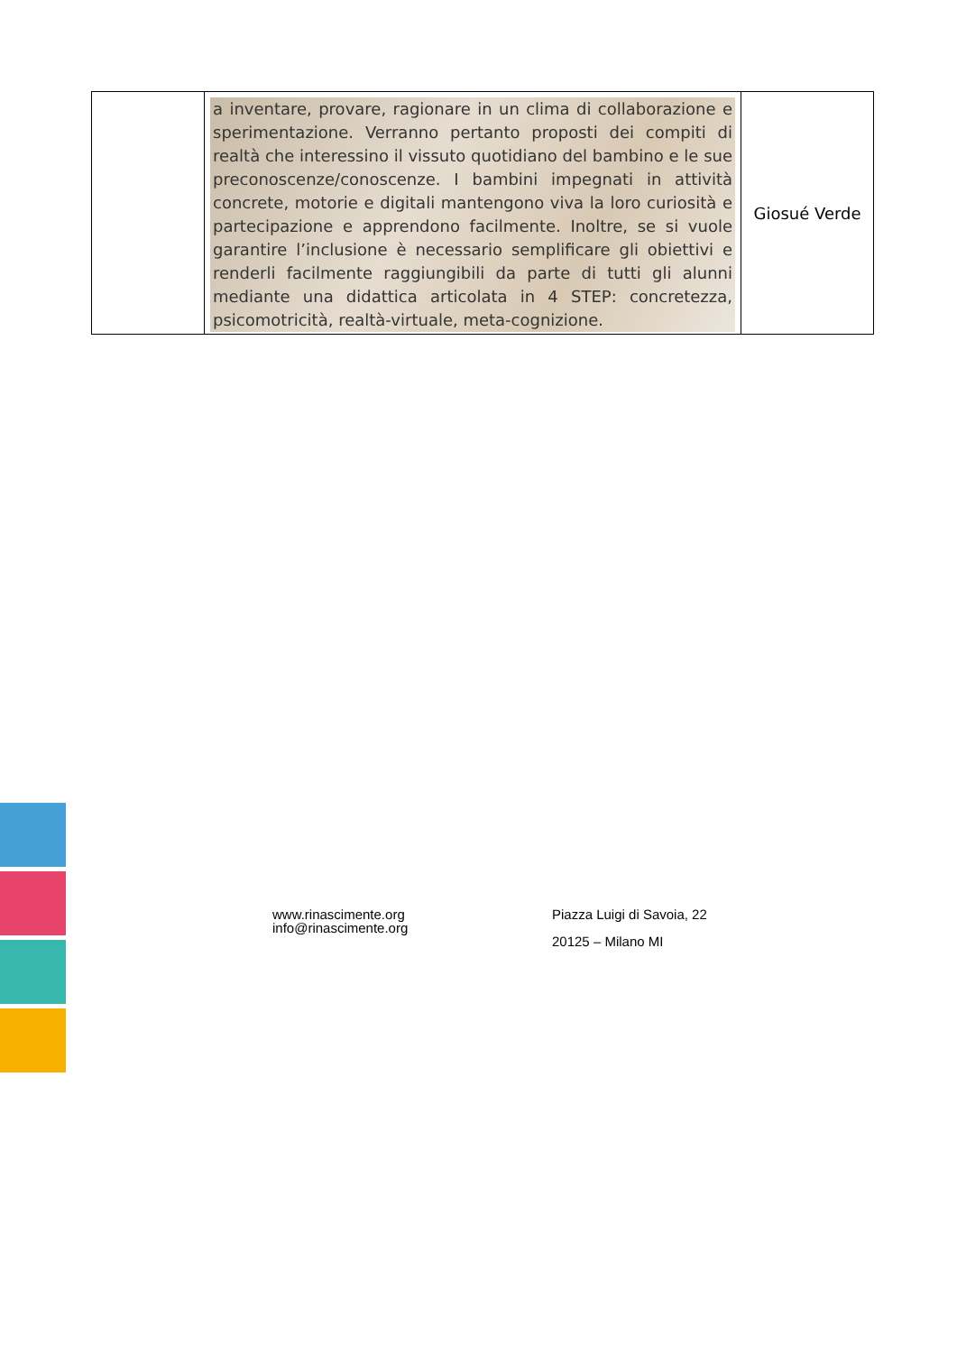| | a inventare, provare, ragionare in un clima di collaborazione e sperimentazione. Verranno pertanto proposti dei compiti di realtà che interessino il vissuto quotidiano del bambino e le sue preconoscenze/conoscenze. I bambini impegnati in attività concrete, motorie e digitali mantengono viva la loro curiosità e partecipazione e apprendono facilmente. Inoltre, se si vuole garantire l’inclusione è necessario semplificare gli obiettivi e renderli facilmente raggiungibili da parte di tutti gli alunni mediante una didattica articolata in 4 STEP: concretezza, psicomotricità, realtà-virtuale, meta-cognizione. | Giosué Verde |
www.rinascimente.org
info@rinascimente.org
Piazza Luigi di Savoia, 22
20125 – Milano MI